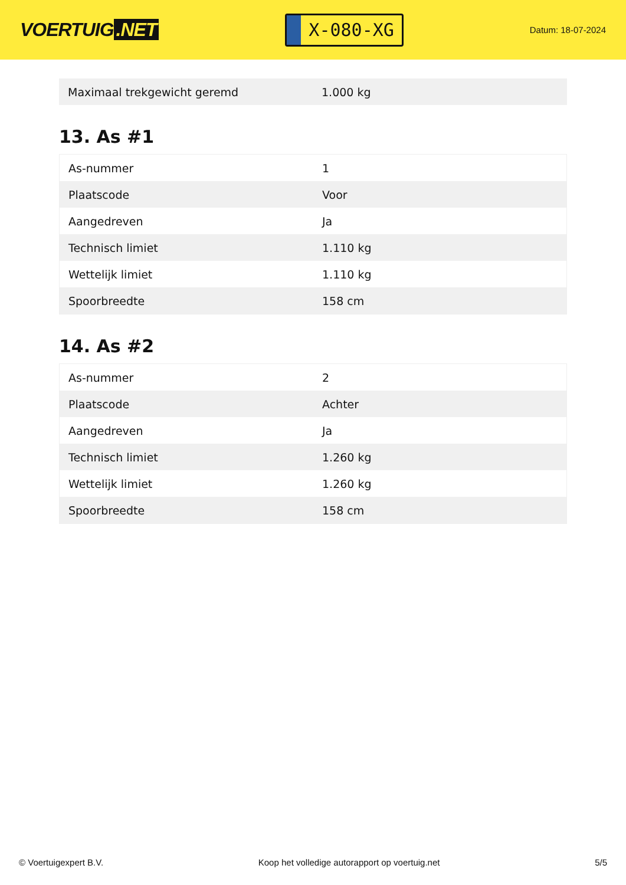VOERTUIG.NET
X-080-XG
Datum: 18-07-2024
| Maximaal trekgewicht geremd | 1.000 kg |
13. As #1
| As-nummer | 1 |
| Plaatscode | Voor |
| Aangedreven | Ja |
| Technisch limiet | 1.110 kg |
| Wettelijk limiet | 1.110 kg |
| Spoorbreedte | 158 cm |
14. As #2
| As-nummer | 2 |
| Plaatscode | Achter |
| Aangedreven | Ja |
| Technisch limiet | 1.260 kg |
| Wettelijk limiet | 1.260 kg |
| Spoorbreedte | 158 cm |
© Voertuigexpert B.V. Koop het volledige autorapport op voertuig.net 5/5